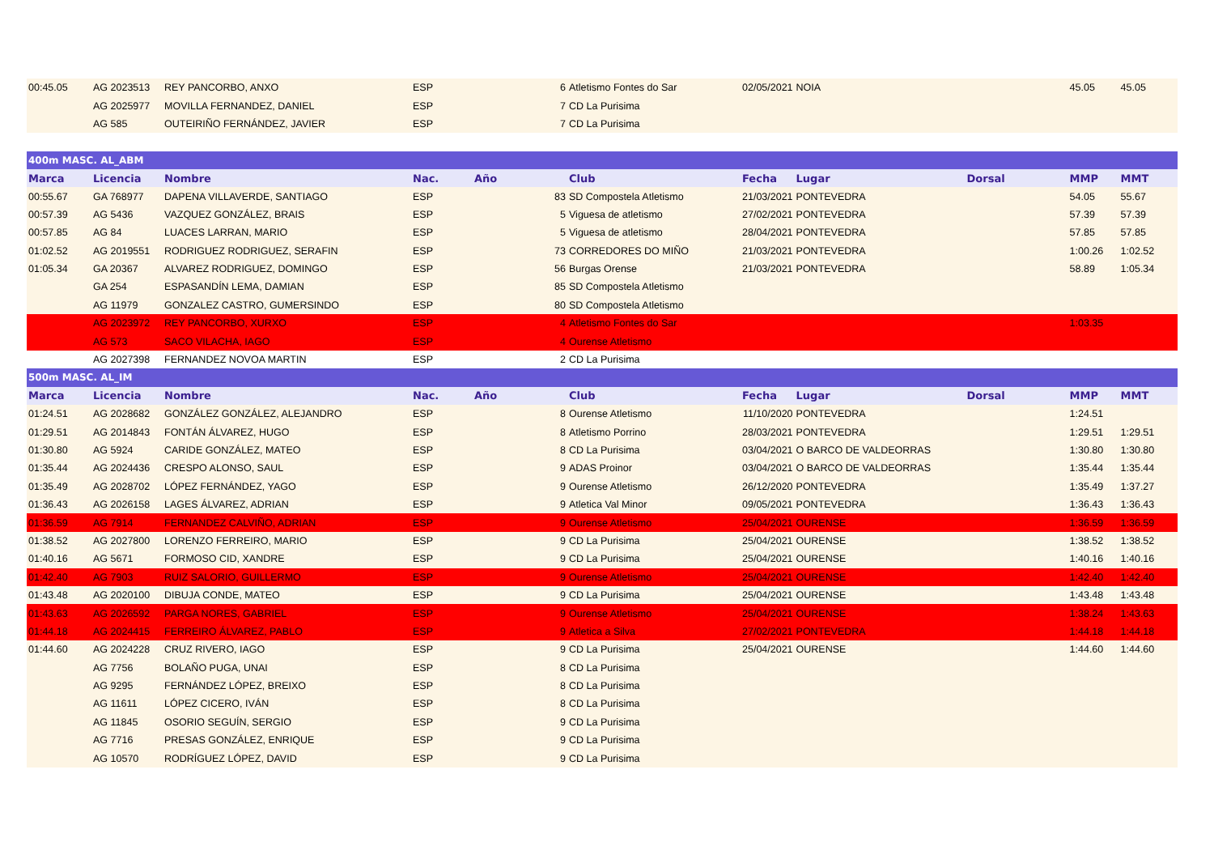| 00:45.05 | AG 2023513 | REY PANCORBO, ANXO | ESP | | 6 | Atletismo Fontes do Sar | 02/05/2021 | NOIA | | 45.05 | 45.05 |
| | AG 2025977 | MOVILLA FERNANDEZ, DANIEL | ESP | | 7 | CD La Purisima | | | | | |
| | AG 585 | OUTEIRIÑO FERNÁNDEZ, JAVIER | ESP | | 7 | CD La Purisima | | | | | |
| 400m MASC. AL_ABM | | | | | | | | | | | |
| Marca | Licencia | Nombre | Nac. | Año | | Club | Fecha | Lugar | Dorsal | MMP | MMT |
| 00:55.67 | GA 768977 | DAPENA VILLAVERDE, SANTIAGO | ESP | | 83 | SD Compostela Atletismo | 21/03/2021 | PONTEVEDRA | | 54.05 | 55.67 |
| 00:57.39 | AG 5436 | VAZQUEZ GONZÁLEZ, BRAIS | ESP | | 5 | Viguesa de atletismo | 27/02/2021 | PONTEVEDRA | | 57.39 | 57.39 |
| 00:57.85 | AG 84 | LUACES LARRAN, MARIO | ESP | | 5 | Viguesa de atletismo | 28/04/2021 | PONTEVEDRA | | 57.85 | 57.85 |
| 01:02.52 | AG 2019551 | RODRIGUEZ RODRIGUEZ, SERAFIN | ESP | | 73 | CORREDORES DO MIÑO | 21/03/2021 | PONTEVEDRA | | 1:00.26 | 1:02.52 |
| 01:05.34 | GA 20367 | ALVAREZ RODRIGUEZ, DOMINGO | ESP | | 56 | Burgas Orense | 21/03/2021 | PONTEVEDRA | | 58.89 | 1:05.34 |
| | GA 254 | ESPASANDÍN LEMA, DAMIAN | ESP | | 85 | SD Compostela Atletismo | | | | | |
| | AG 11979 | GONZALEZ CASTRO, GUMERSINDO | ESP | | 80 | SD Compostela Atletismo | | | | | |
| | AG 2023972 | REY PANCORBO, XURXO | ESP | | 4 | Atletismo Fontes do Sar | | | | 1:03.35 | |
| | AG 573 | SACO VILACHA, IAGO | ESP | | 4 | Ourense Atletismo | | | | | |
| | AG 2027398 | FERNANDEZ NOVOA MARTIN | ESP | | 2 | CD La Purisima | | | | | |
| 500m MASC. AL_IM | | | | | | | | | | | |
| Marca | Licencia | Nombre | Nac. | Año | | Club | Fecha | Lugar | Dorsal | MMP | MMT |
| 01:24.51 | AG 2028682 | GONZÁLEZ GONZÁLEZ, ALEJANDRO | ESP | | 8 | Ourense Atletismo | 11/10/2020 | PONTEVEDRA | | 1:24.51 | |
| 01:29.51 | AG 2014843 | FONTÁN ÁLVAREZ, HUGO | ESP | | 8 | Atletismo Porrino | 28/03/2021 | PONTEVEDRA | | 1:29.51 | 1:29.51 |
| 01:30.80 | AG 5924 | CARIDE GONZÁLEZ, MATEO | ESP | | 8 | CD La Purisima | 03/04/2021 | O BARCO DE VALDEORRAS | | 1:30.80 | 1:30.80 |
| 01:35.44 | AG 2024436 | CRESPO ALONSO, SAUL | ESP | | 9 | ADAS Proinor | 03/04/2021 | O BARCO DE VALDEORRAS | | 1:35.44 | 1:35.44 |
| 01:35.49 | AG 2028702 | LÓPEZ FERNÁNDEZ, YAGO | ESP | | 9 | Ourense Atletismo | 26/12/2020 | PONTEVEDRA | | 1:35.49 | 1:37.27 |
| 01:36.43 | AG 2026158 | LAGES ÁLVAREZ, ADRIAN | ESP | | 9 | Atletica Val Minor | 09/05/2021 | PONTEVEDRA | | 1:36.43 | 1:36.43 |
| 01:36.59 | AG 7914 | FERNANDEZ CALVIÑO, ADRIAN | ESP | | 9 | Ourense Atletismo | 25/04/2021 | OURENSE | | 1:36.59 | 1:36.59 |
| 01:38.52 | AG 2027800 | LORENZO FERREIRO, MARIO | ESP | | 9 | CD La Purisima | 25/04/2021 | OURENSE | | 1:38.52 | 1:38.52 |
| 01:40.16 | AG 5671 | FORMOSO CID, XANDRE | ESP | | 9 | CD La Purisima | 25/04/2021 | OURENSE | | 1:40.16 | 1:40.16 |
| 01:42.40 | AG 7903 | RUIZ SALORIO, GUILLERMO | ESP | | 9 | Ourense Atletismo | 25/04/2021 | OURENSE | | 1:42.40 | 1:42.40 |
| 01:43.48 | AG 2020100 | DIBUJA CONDE, MATEO | ESP | | 9 | CD La Purisima | 25/04/2021 | OURENSE | | 1:43.48 | 1:43.48 |
| 01:43.63 | AG 2026592 | PARGA NORES, GABRIEL | ESP | | 9 | Ourense Atletismo | 25/04/2021 | OURENSE | | 1:38.24 | 1:43.63 |
| 01:44.18 | AG 2024415 | FERREIRO ÁLVAREZ, PABLO | ESP | | 9 | Atletica a Silva | 27/02/2021 | PONTEVEDRA | | 1:44.18 | 1:44.18 |
| 01:44.60 | AG 2024228 | CRUZ RIVERO, IAGO | ESP | | 9 | CD La Purisima | 25/04/2021 | OURENSE | | 1:44.60 | 1:44.60 |
| | AG 7756 | BOLAÑO PUGA, UNAI | ESP | | 8 | CD La Purisima | | | | | |
| | AG 9295 | FERNÁNDEZ LÓPEZ, BREIXO | ESP | | 8 | CD La Purisima | | | | | |
| | AG 11611 | LÓPEZ CICERO, IVÁN | ESP | | 8 | CD La Purisima | | | | | |
| | AG 11845 | OSORIO SEGUÍN, SERGIO | ESP | | 9 | CD La Purisima | | | | | |
| | AG 7716 | PRESAS GONZÁLEZ, ENRIQUE | ESP | | 9 | CD La Purisima | | | | | |
| | AG 10570 | RODRÍGUEZ LÓPEZ, DAVID | ESP | | 9 | CD La Purisima | | | | | |